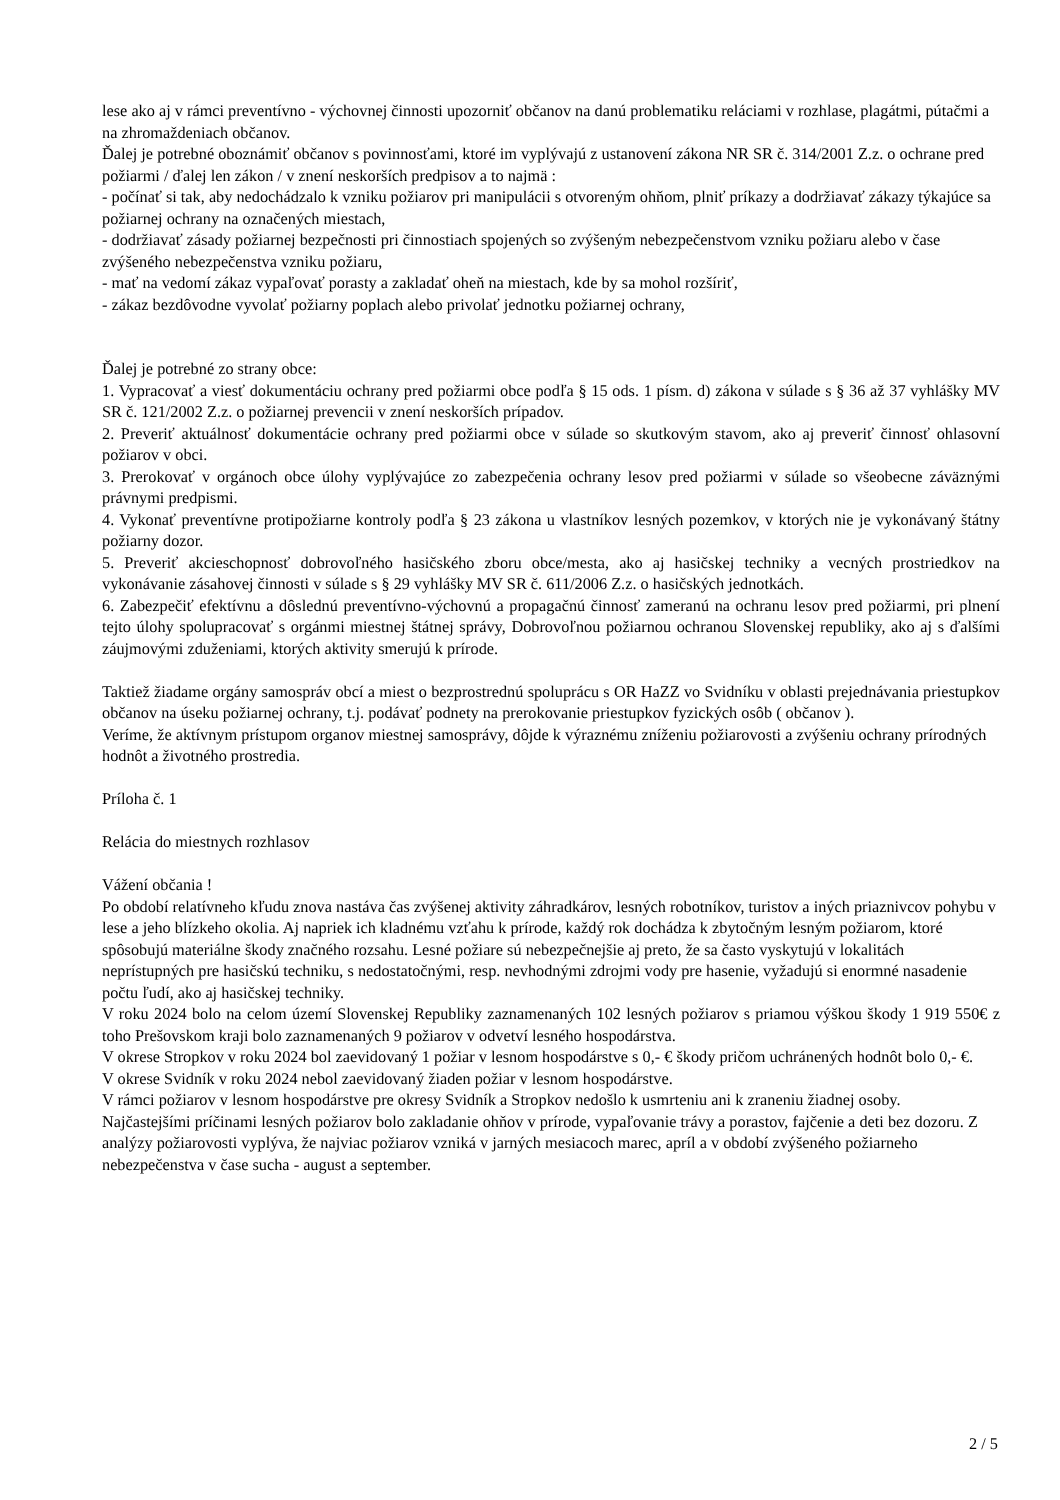lese ako aj v rámci preventívno - výchovnej činnosti upozorniť občanov na danú problematiku reláciami v rozhlase, plagátmi, pútačmi a na zhromaždeniach občanov.
Ďalej je potrebné oboznámiť občanov s povinnosťami, ktoré im vyplývajú z ustanovení zákona NR SR č. 314/2001 Z.z. o ochrane pred požiarmi / ďalej len zákon / v znení neskorších predpisov a to najmä :
- počínať si tak, aby nedochádzalo k vzniku požiarov pri manipulácii s otvoreným ohňom, plniť príkazy a dodržiavať zákazy týkajúce sa požiarnej ochrany na označených miestach,
- dodržiavať zásady požiarnej bezpečnosti pri činnostiach spojených so zvýšeným nebezpečenstvom vzniku požiaru alebo v čase zvýšeného nebezpečenstva vzniku požiaru,
- mať na vedomí zákaz vypaľovať porasty a zakladať oheň na miestach, kde by sa mohol rozšíriť,
- zákaz bezdôvodne vyvolať požiarny poplach alebo privolať jednotku požiarnej ochrany,
Ďalej je potrebné zo strany obce:
1. Vypracovať a viesť dokumentáciu ochrany pred požiarmi obce podľa § 15 ods. 1 písm. d) zákona v súlade s § 36 až 37 vyhlášky MV SR č. 121/2002 Z.z. o požiarnej prevencii v znení neskorších prípadov.
2. Preveriť aktuálnosť dokumentácie ochrany pred požiarmi obce v súlade so skutkovým stavom, ako aj preveriť činnosť ohlasovní požiarov v obci.
3. Prerokovať v orgánoch obce úlohy vyplývajúce zo zabezpečenia ochrany lesov pred požiarmi v súlade so všeobecne záväznými právnymi predpismi.
4. Vykonať preventívne protipožiarne kontroly podľa § 23 zákona u vlastníkov lesných pozemkov, v ktorých nie je vykonávaný štátny požiarny dozor.
5. Preveriť akcieschopnosť dobrovoľného hasičského zboru obce/mesta, ako aj hasičskej techniky a vecných prostriedkov na vykonávanie zásahovej činnosti v súlade s § 29 vyhlášky MV SR č. 611/2006 Z.z. o hasičských jednotkách.
6. Zabezpečiť efektívnu a dôslednú preventívno-výchovnú a propagačnú činnosť zameranú na ochranu lesov pred požiarmi, pri plnení tejto úlohy spolupracovať s orgánmi miestnej štátnej správy, Dobrovoľnou požiarnou ochranou Slovenskej republiky, ako aj s ďalšími záujmovými zduženiami, ktorých aktivity smerujú k prírode.
Taktiež žiadame orgány samospráv obcí a miest o bezprostrednú spoluprácu s OR HaZZ vo Svidníku v oblasti prejednávania priestupkov občanov na úseku požiarnej ochrany, t.j. podávať podnety na prerokovanie priestupkov fyzických osôb ( občanov ).
Veríme, že aktívnym prístupom organov miestnej samosprávy, dôjde k výraznému zníženiu požiarovosti a zvýšeniu ochrany prírodných hodnôt a životného prostredia.
Príloha č. 1
Relácia do miestnych rozhlasov
Vážení občania !
Po období relatívneho kľudu znova nastáva čas zvýšenej aktivity záhradkárov, lesných robotníkov, turistov a iných priaznivcov pohybu v lese a jeho blízkeho okolia. Aj napriek ich kladnému vzťahu k prírode, každý rok dochádza k zbytočným lesným požiarom, ktoré spôsobujú materiálne škody značného rozsahu. Lesné požiare sú nebezpečnejšie aj preto, že sa často vyskytujú v lokalitách neprístupných pre hasičskú techniku, s nedostatočnými, resp. nevhodnými zdrojmi vody pre hasenie, vyžadujú si enormné nasadenie počtu ľudí, ako aj hasičskej techniky.
V roku 2024 bolo na celom území Slovenskej Republiky zaznamenaných 102 lesných požiarov s priamou výškou škody 1 919 550€ z toho Prešovskom kraji bolo zaznamenaných 9 požiarov v odvetví lesného hospodárstva.
V okrese Stropkov v roku 2024 bol zaevidovaný 1 požiar v lesnom hospodárstve s 0,- € škody pričom uchránených hodnôt bolo 0,- €.
V okrese Svidník v roku 2024 nebol zaevidovaný žiaden požiar v lesnom hospodárstve.
V rámci požiarov v lesnom hospodárstve pre okresy Svidník a Stropkov nedošlo k usmrteniu ani k zraneniu žiadnej osoby.
Najčastejšími príčinami lesných požiarov bolo zakladanie ohňov v prírode, vypaľovanie trávy a porastov, fajčenie a deti bez dozoru. Z analýzy požiarovosti vyplýva, že najviac požiarov vzniká v jarných mesiacoch marec, apríl a v období zvýšeného požiarneho nebezpečenstva v čase sucha - august a september.
2 / 5